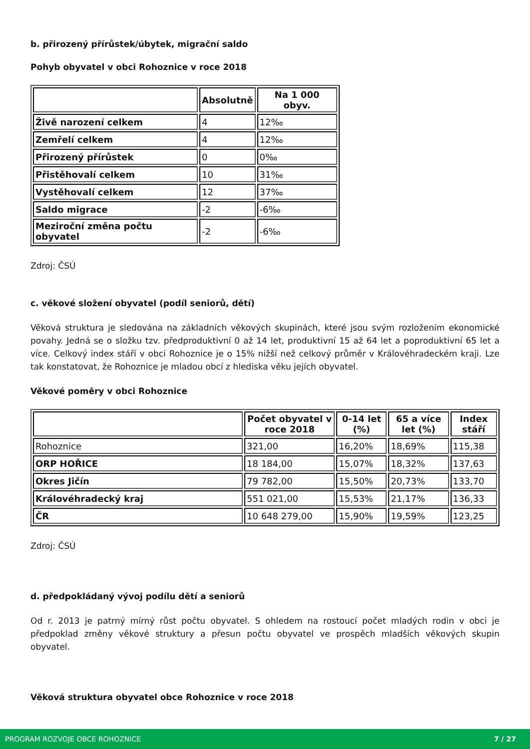b. přirozený přírůstek/úbytek, migrační saldo
Pohyb obyvatel v obci Rohoznice v roce 2018
| | Absolutně | Na 1 000 obyv. |
| --- | --- | --- |
| Živě narození celkem | 4 | 12‰ |
| Zemřelí celkem | 4 | 12‰ |
| Přirozený přírůstek | 0 | 0‰ |
| Přistěhovalí celkem | 10 | 31‰ |
| Vystěhovalí celkem | 12 | 37‰ |
| Saldo migrace | -2 | -6‰ |
| Meziroční změna počtu obyvatel | -2 | -6‰ |
Zdroj: ČSÚ
c. věkové složení obyvatel (podíl seniorů, dětí)
Věková struktura je sledována na základních věkových skupinách, které jsou svým rozložením ekonomické povahy. Jedná se o složku tzv. předproduktivní 0 až 14 let, produktivní 15 až 64 let a poproduktivní 65 let a více. Celkový index stáří v obci Rohoznice je o 15% nižší než celkový průměr v Královéhradeckém kraji. Lze tak konstatovat, že Rohoznice je mladou obcí z hlediska věku jejích obyvatel.
Věkové poměry v obci Rohoznice
| | Počet obyvatel v roce 2018 | 0-14 let (%) | 65 a více let (%) | Index stáří |
| --- | --- | --- | --- | --- |
| Rohoznice | 321,00 | 16,20% | 18,69% | 115,38 |
| ORP HOŘICE | 18 184,00 | 15,07% | 18,32% | 137,63 |
| Okres Jičín | 79 782,00 | 15,50% | 20,73% | 133,70 |
| Královéhradecký kraj | 551 021,00 | 15,53% | 21,17% | 136,33 |
| ČR | 10 648 279,00 | 15,90% | 19,59% | 123,25 |
Zdroj: ČSÚ
d. předpokládaný vývoj podílu dětí a seniorů
Od r. 2013 je patrný mírný růst počtu obyvatel. S ohledem na rostoucí počet mladých rodin v obci je předpoklad změny věkové struktury a přesun počtu obyvatel ve prospěch mladších věkových skupin obyvatel.
Věková struktura obyvatel obce Rohoznice v roce 2018
PROGRAM ROZVOJE OBCE ROHOZNICE 7 / 27